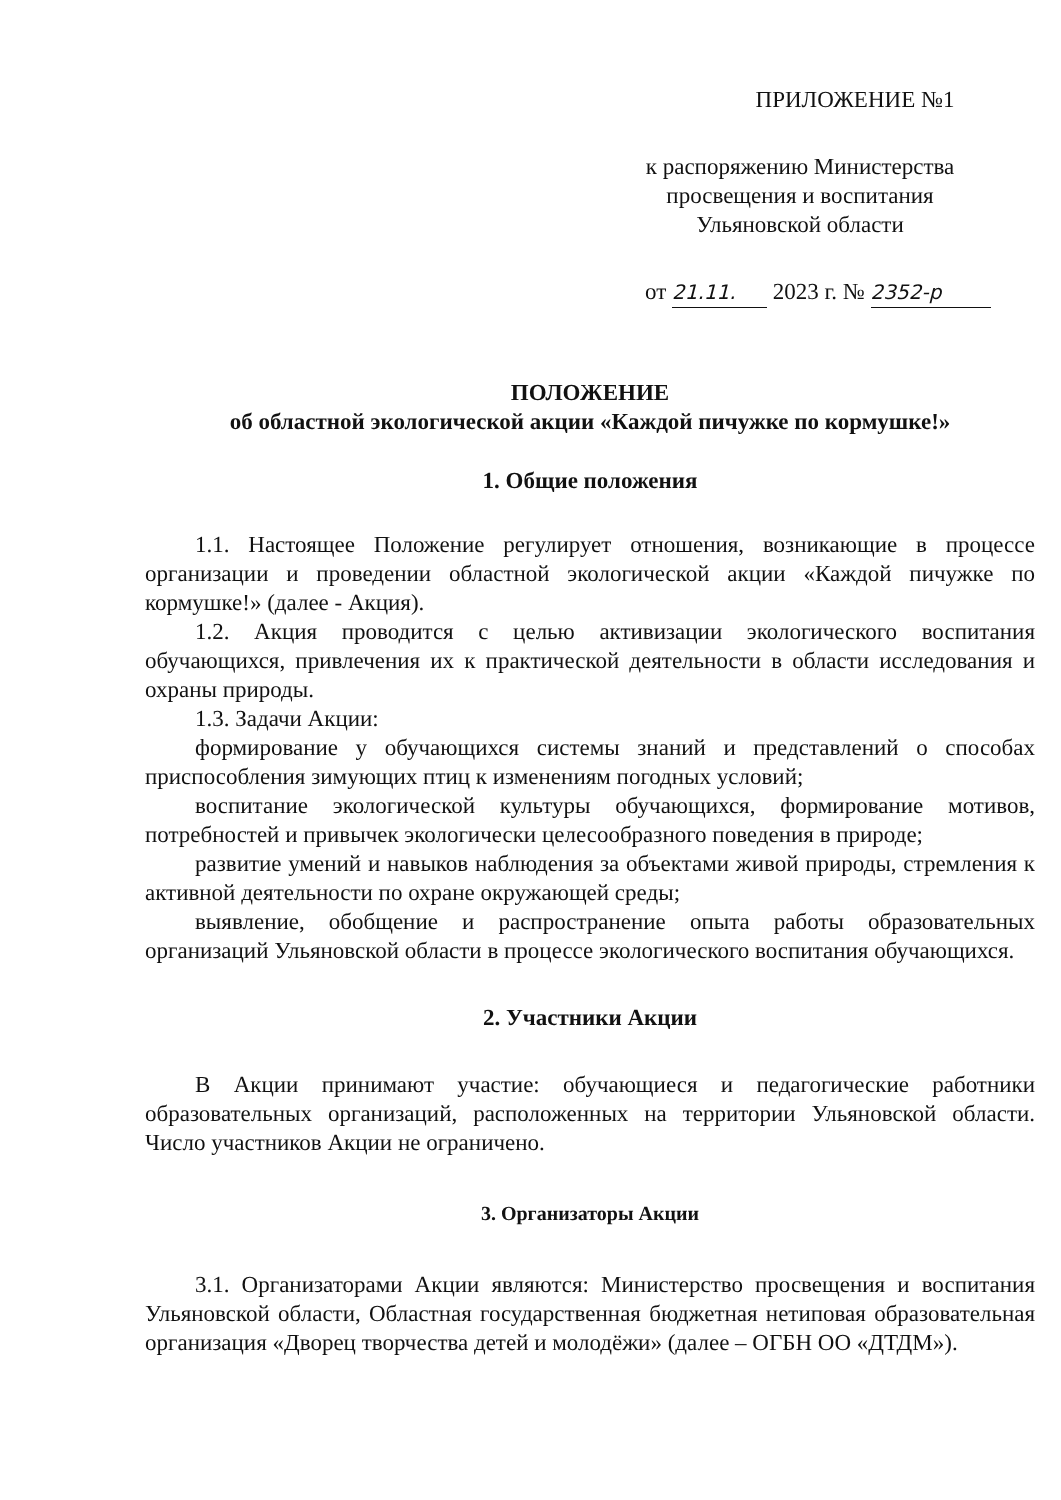ПРИЛОЖЕНИЕ №1
к распоряжению Министерства просвещения и воспитания Ульяновской области
от 21.11. 2023 г. № 2352-р
ПОЛОЖЕНИЕ
об областной экологической акции «Каждой пичужке по кормушке!»
1. Общие положения
1.1. Настоящее Положение регулирует отношения, возникающие в процессе организации и проведении областной экологической акции «Каждой пичужке по кормушке!» (далее - Акция).
1.2. Акция проводится с целью активизации экологического воспитания обучающихся, привлечения их к практической деятельности в области исследования и охраны природы.
1.3. Задачи Акции:
формирование у обучающихся системы знаний и представлений о способах приспособления зимующих птиц к изменениям погодных условий;
воспитание экологической культуры обучающихся, формирование мотивов, потребностей и привычек экологически целесообразного поведения в природе;
развитие умений и навыков наблюдения за объектами живой природы, стремления к активной деятельности по охране окружающей среды;
выявление, обобщение и распространение опыта работы образовательных организаций Ульяновской области в процессе экологического воспитания обучающихся.
2. Участники Акции
В Акции принимают участие: обучающиеся и педагогические работники образовательных организаций, расположенных на территории Ульяновской области. Число участников Акции не ограничено.
3. Организаторы Акции
3.1. Организаторами Акции являются: Министерство просвещения и воспитания Ульяновской области, Областная государственная бюджетная нетиповая образовательная организация «Дворец творчества детей и молодёжи» (далее – ОГБН ОО «ДТДМ»).